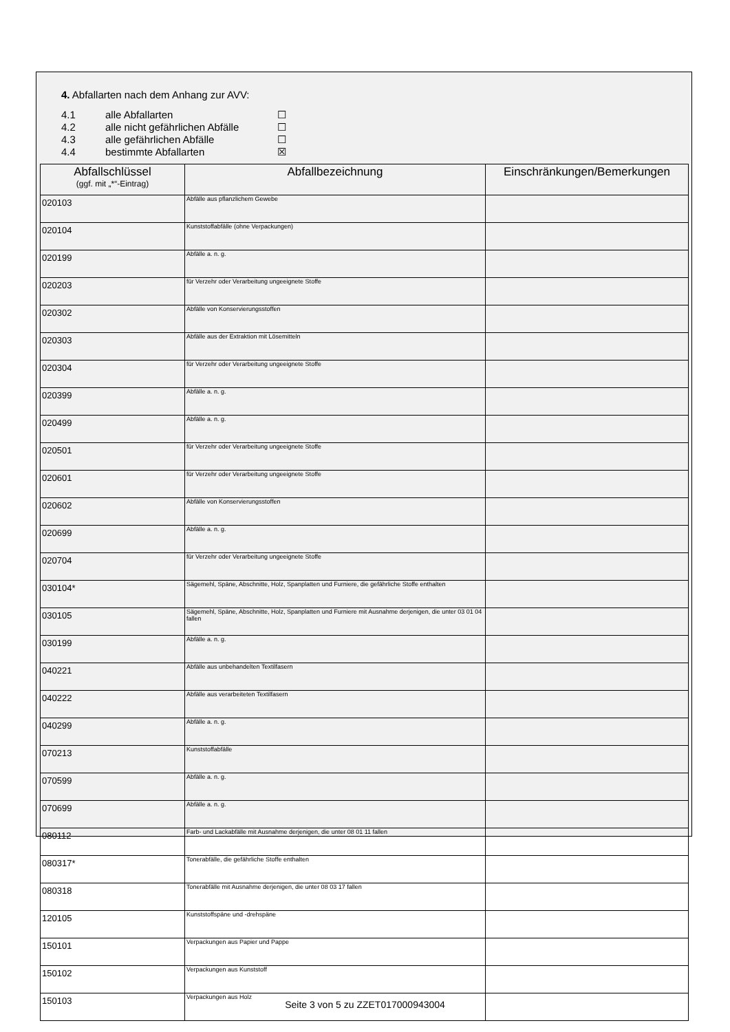4. Abfallarten nach dem Anhang zur AVV:
4.1 alle Abfallarten ☐
4.2 alle nicht gefährlichen Abfälle ☐
4.3 alle gefährlichen Abfälle ☐
4.4 bestimmte Abfallarten ☒
| Abfallschlüssel (ggf. mit „*“-Eintrag) | Abfallbezeichnung | Einschränkungen/Bemerkungen |
| --- | --- | --- |
| 020103 | Abfälle aus pflanzlichem Gewebe | |
| 020104 | Kunststoffabfälle (ohne Verpackungen) | |
| 020199 | Abfälle a. n. g. | |
| 020203 | für Verzehr oder Verarbeitung ungeeignete Stoffe | |
| 020302 | Abfälle von Konservierungsstoffen | |
| 020303 | Abfälle aus der Extraktion mit Lösemitteln | |
| 020304 | für Verzehr oder Verarbeitung ungeeignete Stoffe | |
| 020399 | Abfälle a. n. g. | |
| 020499 | Abfälle a. n. g. | |
| 020501 | für Verzehr oder Verarbeitung ungeeignete Stoffe | |
| 020601 | für Verzehr oder Verarbeitung ungeeignete Stoffe | |
| 020602 | Abfälle von Konservierungsstoffen | |
| 020699 | Abfälle a. n. g. | |
| 020704 | für Verzehr oder Verarbeitung ungeeignete Stoffe | |
| 030104* | Sägemehl, Späne, Abschnitte, Holz, Spanplatten und Furniere, die gefährliche Stoffe enthalten | |
| 030105 | Sägemehl, Späne, Abschnitte, Holz, Spanplatten und Furniere mit Ausnahme derjenigen, die unter 03 01 04 fallen | |
| 030199 | Abfälle a. n. g. | |
| 040221 | Abfälle aus unbehandelten Textilfasern | |
| 040222 | Abfälle aus verarbeiteten Textilfasern | |
| 040299 | Abfälle a. n. g. | |
| 070213 | Kunststoffabfälle | |
| 070599 | Abfälle a. n. g. | |
| 070699 | Abfälle a. n. g. | |
| 080112 | Farb- und Lackabfälle mit Ausnahme derjenigen, die unter 08 01 11 fallen | |
| 080317* | Tonerabfälle, die gefährliche Stoffe enthalten | |
| 080318 | Tonerabfälle mit Ausnahme derjenigen, die unter 08 03 17 fallen | |
| 120105 | Kunststoffspäne und -drehspäne | |
| 150101 | Verpackungen aus Papier und Pappe | |
| 150102 | Verpackungen aus Kunststoff | |
| 150103 | Verpackungen aus Holz | |
Seite 3 von 5 zu ZZET017000943004